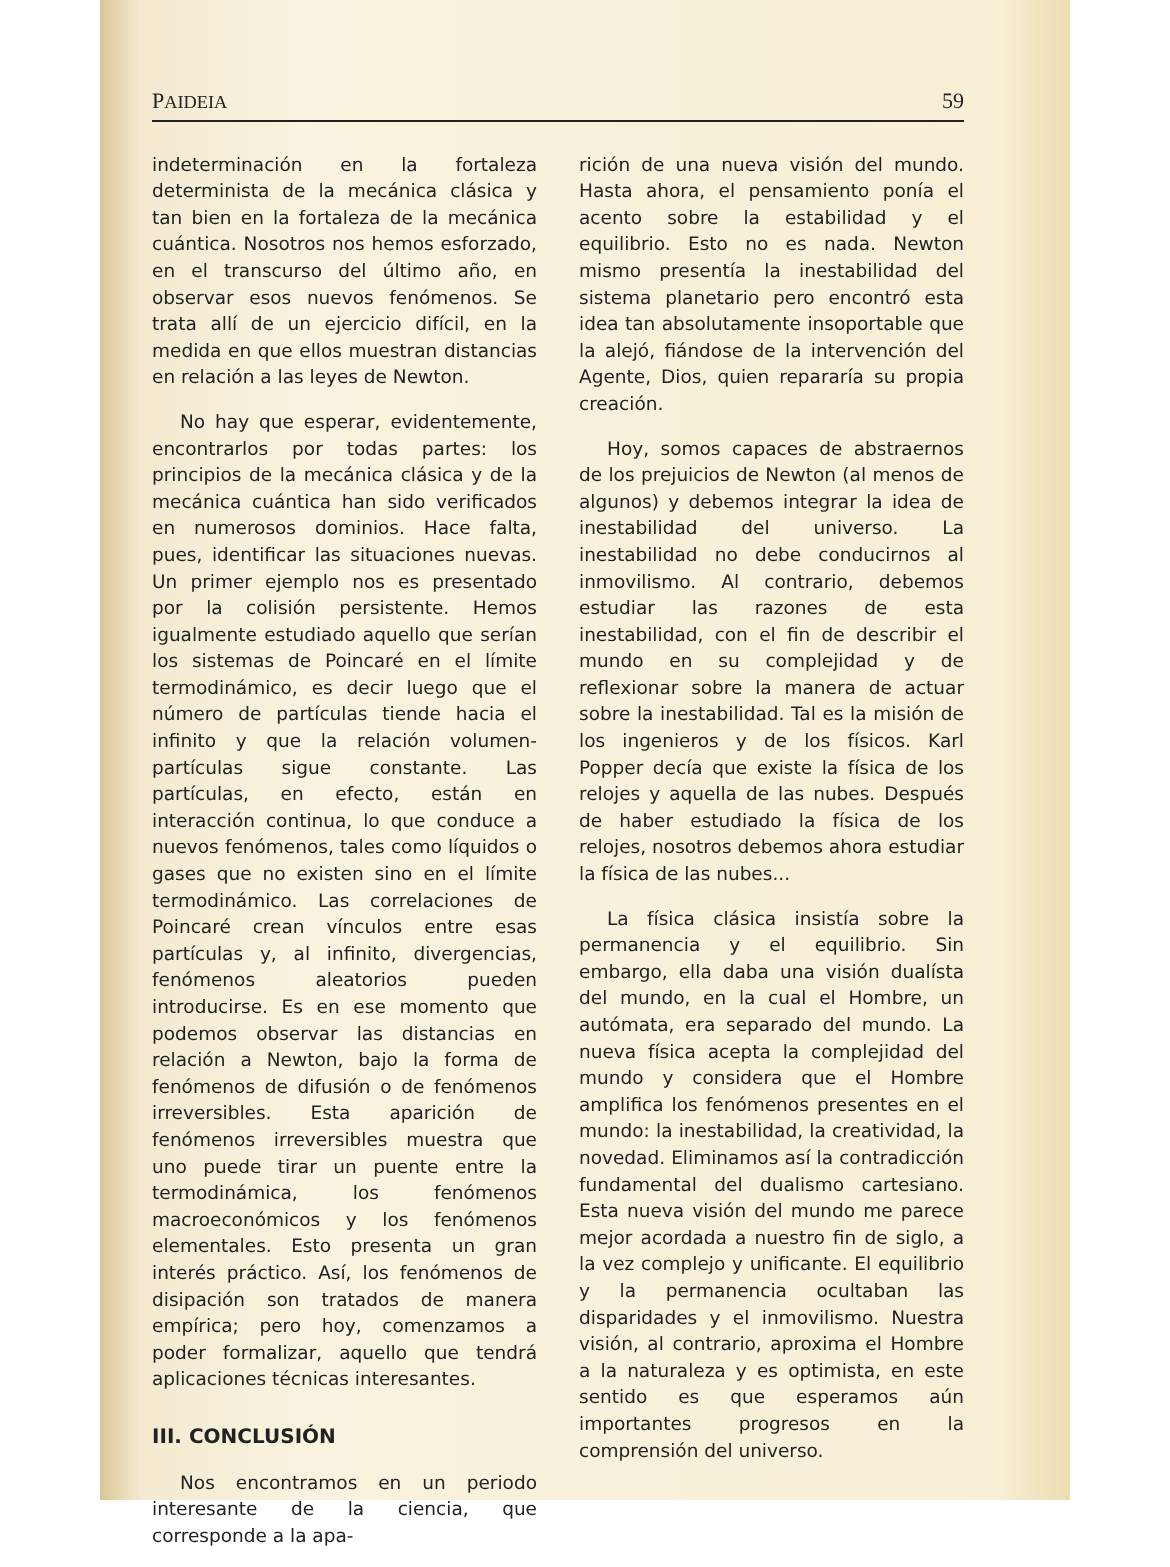PAIDEIA 59
indeterminación en la fortaleza determinista de la mecánica clásica y tan bien en la fortaleza de la mecánica cuántica. Nosotros nos hemos esforzado, en el transcurso del último año, en observar esos nuevos fenómenos. Se trata allí de un ejercicio difícil, en la medida en que ellos muestran distancias en relación a las leyes de Newton.
No hay que esperar, evidentemente, encontrarlos por todas partes: los principios de la mecánica clásica y de la mecánica cuántica han sido verificados en numerosos dominios. Hace falta, pues, identificar las situaciones nuevas. Un primer ejemplo nos es presentado por la colisión persistente. Hemos igualmente estudiado aquello que serían los sistemas de Poincaré en el límite termodinámico, es decir luego que el número de partículas tiende hacia el infinito y que la relación volumen-partículas sigue constante. Las partículas, en efecto, están en interacción continua, lo que conduce a nuevos fenómenos, tales como líquidos o gases que no existen sino en el límite termodinámico. Las correlaciones de Poincaré crean vínculos entre esas partículas y, al infinito, divergencias, fenómenos aleatorios pueden introducirse. Es en ese momento que podemos observar las distancias en relación a Newton, bajo la forma de fenómenos de difusión o de fenómenos irreversibles. Esta aparición de fenómenos irreversibles muestra que uno puede tirar un puente entre la termodinámica, los fenómenos macroeconómicos y los fenómenos elementales. Esto presenta un gran interés práctico. Así, los fenómenos de disipación son tratados de manera empírica; pero hoy, comenzamos a poder formalizar, aquello que tendrá aplicaciones técnicas interesantes.
III. CONCLUSIÓN
Nos encontramos en un periodo interesante de la ciencia, que corresponde a la apa-
rición de una nueva visión del mundo. Hasta ahora, el pensamiento ponía el acento sobre la estabilidad y el equilibrio. Esto no es nada. Newton mismo presentía la inestabilidad del sistema planetario pero encontró esta idea tan absolutamente insoportable que la alejó, fiándose de la intervención del Agente, Dios, quien repararía su propia creación.
Hoy, somos capaces de abstraernos de los prejuicios de Newton (al menos de algunos) y debemos integrar la idea de inestabilidad del universo. La inestabilidad no debe conducirnos al inmovilismo. Al contrario, debemos estudiar las razones de esta inestabilidad, con el fin de describir el mundo en su complejidad y de reflexionar sobre la manera de actuar sobre la inestabilidad. Tal es la misión de los ingenieros y de los físicos. Karl Popper decía que existe la física de los relojes y aquella de las nubes. Después de haber estudiado la física de los relojes, nosotros debemos ahora estudiar la física de las nubes...
La física clásica insistía sobre la permanencia y el equilibrio. Sin embargo, ella daba una visión dualísta del mundo, en la cual el Hombre, un autómata, era separado del mundo. La nueva física acepta la complejidad del mundo y considera que el Hombre amplifica los fenómenos presentes en el mundo: la inestabilidad, la creatividad, la novedad. Eliminamos así la contradicción fundamental del dualismo cartesiano. Esta nueva visión del mundo me parece mejor acordada a nuestro fin de siglo, a la vez complejo y unificante. El equilibrio y la permanencia ocultaban las disparidades y el inmovilismo. Nuestra visión, al contrario, aproxima el Hombre a la naturaleza y es optimista, en este sentido es que esperamos aún importantes progresos en la comprensión del universo.